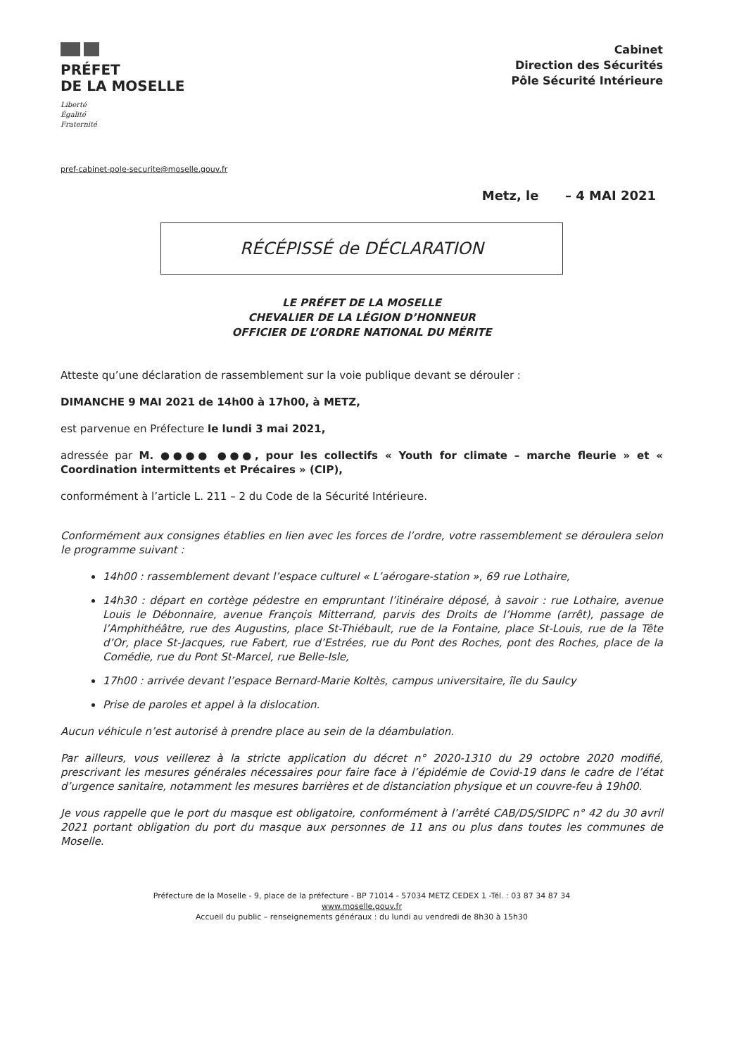PRÉFET
DE LA MOSELLE
Liberté
Égalité
Fraternité
Cabinet
Direction des Sécurités
Pôle Sécurité Intérieure
pref-cabinet-pole-securite@moselle.gouv.fr
Metz, le – 4 MAI 2021
RÉCÉPISSÉ de DÉCLARATION
LE PRÉFET DE LA MOSELLE
CHEVALIER DE LA LÉGION D’HONNEUR
OFFICIER DE L’ORDRE NATIONAL DU MÉRITE
Atteste qu’une déclaration de rassemblement sur la voie publique devant se dérouler :
DIMANCHE 9 MAI 2021 de 14h00 à 17h00, à METZ,
est parvenue en Préfecture le lundi 3 mai 2021,
adressée par M. ●●●● ●●●, pour les collectifs « Youth for climate – marche fleurie » et « Coordination intermittents et Précaires » (CIP),
conformément à l’article L. 211 – 2 du Code de la Sécurité Intérieure.
Conformément aux consignes établies en lien avec les forces de l’ordre, votre rassemblement se déroulera selon le programme suivant :
14h00 : rassemblement devant l’espace culturel « L’aérogare-station », 69 rue Lothaire,
14h30 : départ en cortège pédestre en empruntant l’itinéraire déposé, à savoir : rue Lothaire, avenue Louis le Débonnaire, avenue François Mitterrand, parvis des Droits de l’Homme (arrêt), passage de l’Amphithéâtre, rue des Augustins, place St-Thiébault, rue de la Fontaine, place St-Louis, rue de la Tête d’Or, place St-Jacques, rue Fabert, rue d’Estrées, rue du Pont des Roches, pont des Roches, place de la Comédie, rue du Pont St-Marcel, rue Belle-Isle,
17h00 : arrivée devant l’espace Bernard-Marie Koltès, campus universitaire, île du Saulcy
Prise de paroles et appel à la dislocation.
Aucun véhicule n’est autorisé à prendre place au sein de la déambulation.
Par ailleurs, vous veillerez à la stricte application du décret n° 2020-1310 du 29 octobre 2020 modifié, prescrivant les mesures générales nécessaires pour faire face à l’épidémie de Covid-19 dans le cadre de l’état d’urgence sanitaire, notamment les mesures barrières et de distanciation physique et un couvre-feu à 19h00.
Je vous rappelle que le port du masque est obligatoire, conformément à l’arrêté CAB/DS/SIDPC n° 42 du 30 avril 2021 portant obligation du port du masque aux personnes de 11 ans ou plus dans toutes les communes de Moselle.
Préfecture de la Moselle - 9, place de la préfecture - BP 71014 - 57034 METZ CEDEX 1 -Tél. : 03 87 34 87 34
www.moselle.gouv.fr
Accueil du public – renseignements généraux : du lundi au vendredi de 8h30 à 15h30